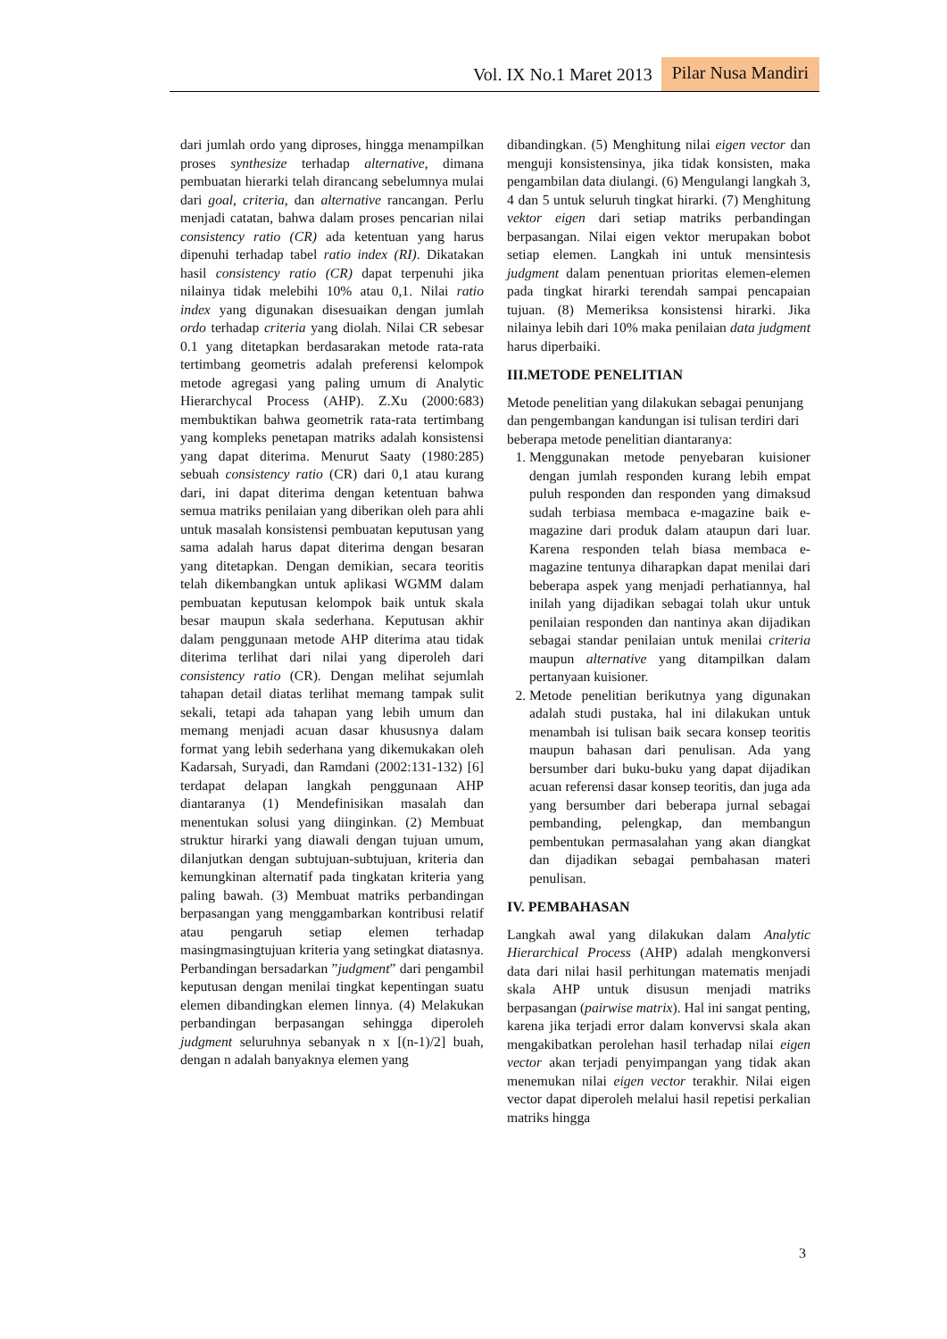Vol. IX No.1 Maret 2013 Pilar Nusa Mandiri
dari jumlah ordo yang diproses, hingga menampilkan proses synthesize terhadap alternative, dimana pembuatan hierarki telah dirancang sebelumnya mulai dari goal, criteria, dan alternative rancangan. Perlu menjadi catatan, bahwa dalam proses pencarian nilai consistency ratio (CR) ada ketentuan yang harus dipenuhi terhadap tabel ratio index (RI). Dikatakan hasil consistency ratio (CR) dapat terpenuhi jika nilainya tidak melebihi 10% atau 0,1. Nilai ratio index yang digunakan disesuaikan dengan jumlah ordo terhadap criteria yang diolah. Nilai CR sebesar 0.1 yang ditetapkan berdasarakan metode rata-rata tertimbang geometris adalah preferensi kelompok metode agregasi yang paling umum di Analytic Hierarchycal Process (AHP). Z.Xu (2000:683) membuktikan bahwa geometrik rata-rata tertimbang yang kompleks penetapan matriks adalah konsistensi yang dapat diterima. Menurut Saaty (1980:285) sebuah consistency ratio (CR) dari 0,1 atau kurang dari, ini dapat diterima dengan ketentuan bahwa semua matriks penilaian yang diberikan oleh para ahli untuk masalah konsistensi pembuatan keputusan yang sama adalah harus dapat diterima dengan besaran yang ditetapkan. Dengan demikian, secara teoritis telah dikembangkan untuk aplikasi WGMM dalam pembuatan keputusan kelompok baik untuk skala besar maupun skala sederhana. Keputusan akhir dalam penggunaan metode AHP diterima atau tidak diterima terlihat dari nilai yang diperoleh dari consistency ratio (CR). Dengan melihat sejumlah tahapan detail diatas terlihat memang tampak sulit sekali, tetapi ada tahapan yang lebih umum dan memang menjadi acuan dasar khususnya dalam format yang lebih sederhana yang dikemukakan oleh Kadarsah, Suryadi, dan Ramdani (2002:131-132) [6] terdapat delapan langkah penggunaan AHP diantaranya (1) Mendefinisikan masalah dan menentukan solusi yang diinginkan. (2) Membuat struktur hirarki yang diawali dengan tujuan umum, dilanjutkan dengan subtujuan-subtujuan, kriteria dan kemungkinan alternatif pada tingkatan kriteria yang paling bawah. (3) Membuat matriks perbandingan berpasangan yang menggambarkan kontribusi relatif atau pengaruh setiap elemen terhadap masingmasingtujuan kriteria yang setingkat diatasnya. Perbandingan bersadarkan ”judgment” dari pengambil keputusan dengan menilai tingkat kepentingan suatu elemen dibandingkan elemen linnya. (4) Melakukan perbandingan berpasangan sehingga diperoleh judgment seluruhnya sebanyak n x [(n-1)/2] buah, dengan n adalah banyaknya elemen yang
dibandingkan. (5) Menghitung nilai eigen vector dan menguji konsistensinya, jika tidak konsisten, maka pengambilan data diulangi. (6) Mengulangi langkah 3, 4 dan 5 untuk seluruh tingkat hirarki. (7) Menghitung vektor eigen dari setiap matriks perbandingan berpasangan. Nilai eigen vektor merupakan bobot setiap elemen. Langkah ini untuk mensintesis judgment dalam penentuan prioritas elemen-elemen pada tingkat hirarki terendah sampai pencapaian tujuan. (8) Memeriksa konsistensi hirarki. Jika nilainya lebih dari 10% maka penilaian data judgment harus diperbaiki.
III.METODE PENELITIAN
Metode penelitian yang dilakukan sebagai penunjang dan pengembangan kandungan isi tulisan terdiri dari beberapa metode penelitian diantaranya:
1. Menggunakan metode penyebaran kuisioner dengan jumlah responden kurang lebih empat puluh responden dan responden yang dimaksud sudah terbiasa membaca e-magazine baik e-magazine dari produk dalam ataupun dari luar. Karena responden telah biasa membaca e-magazine tentunya diharapkan dapat menilai dari beberapa aspek yang menjadi perhatiannya, hal inilah yang dijadikan sebagai tolah ukur untuk penilaian responden dan nantinya akan dijadikan sebagai standar penilaian untuk menilai criteria maupun alternative yang ditampilkan dalam pertanyaan kuisioner.
2. Metode penelitian berikutnya yang digunakan adalah studi pustaka, hal ini dilakukan untuk menambah isi tulisan baik secara konsep teoritis maupun bahasan dari penulisan. Ada yang bersumber dari buku-buku yang dapat dijadikan acuan referensi dasar konsep teoritis, dan juga ada yang bersumber dari beberapa jurnal sebagai pembanding, pelengkap, dan membangun pembentukan permasalahan yang akan diangkat dan dijadikan sebagai pembahasan materi penulisan.
IV. PEMBAHASAN
Langkah awal yang dilakukan dalam Analytic Hierarchical Process (AHP) adalah mengkonversi data dari nilai hasil perhitungan matematis menjadi skala AHP untuk disusun menjadi matriks berpasangan (pairwise matrix). Hal ini sangat penting, karena jika terjadi error dalam konvervsi skala akan mengakibatkan perolehan hasil terhadap nilai eigen vector akan terjadi penyimpangan yang tidak akan menemukan nilai eigen vector terakhir. Nilai eigen vector dapat diperoleh melalui hasil repetisi perkalian matriks hingga
3